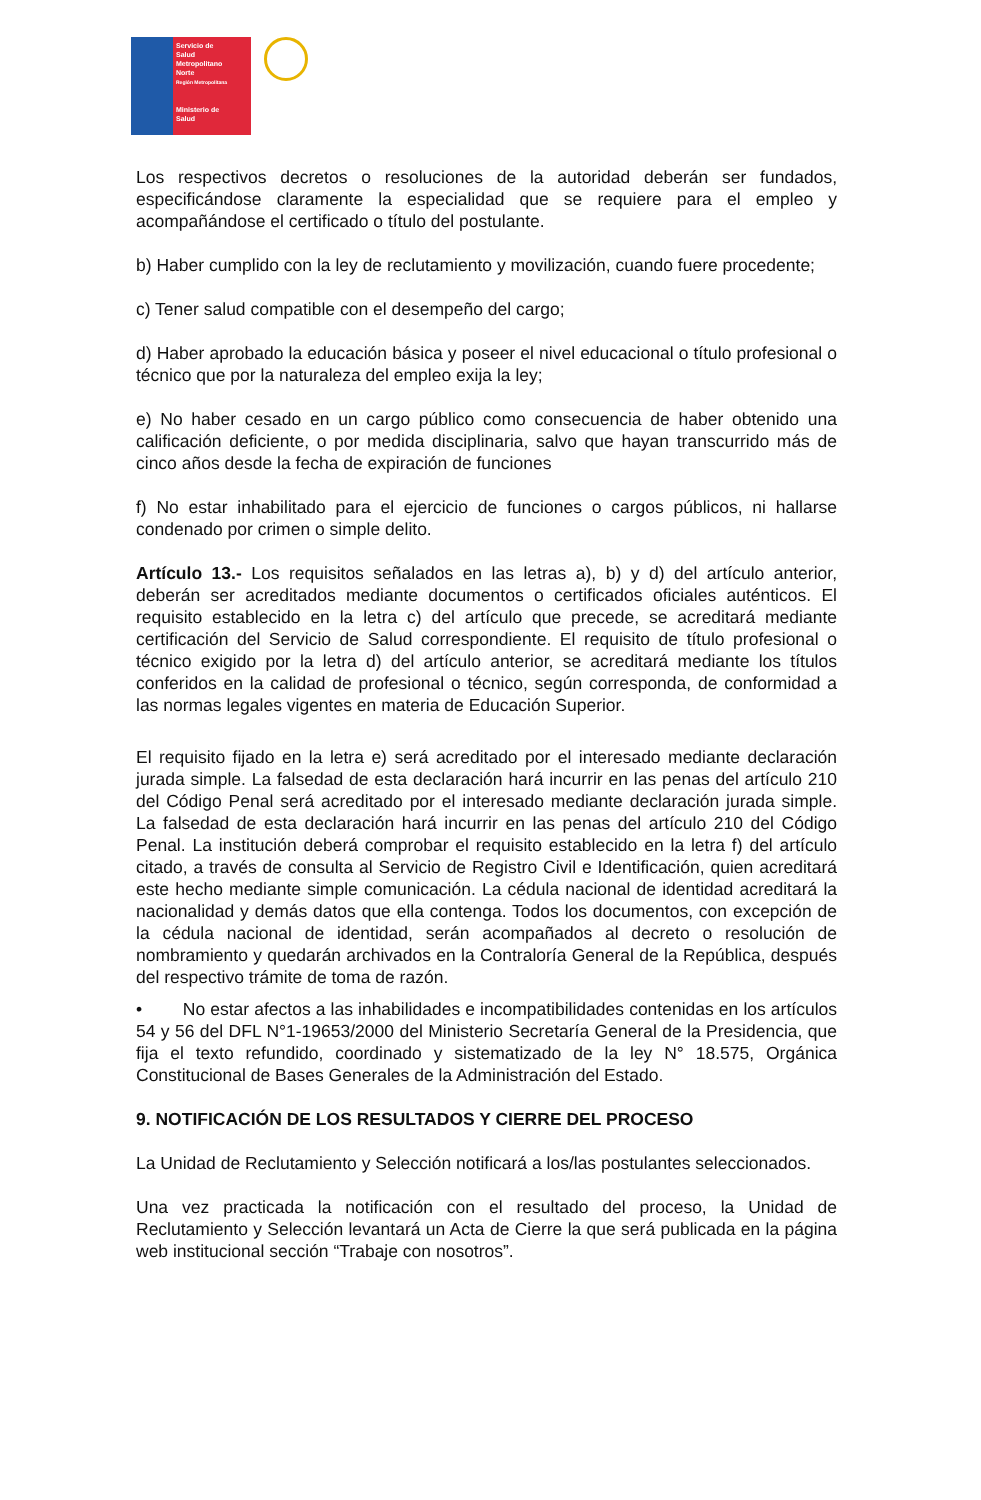Servicio de
Salud
Metropolitano
Norte
Región Metropolitana
Ministerio de
Salud
Los respectivos decretos o resoluciones de la autoridad deberán ser fundados, especificándose claramente la especialidad que se requiere para el empleo y acompañándose el certificado o título del postulante.
b) Haber cumplido con la ley de reclutamiento y movilización, cuando fuere procedente;
c) Tener salud compatible con el desempeño del cargo;
d) Haber aprobado la educación básica y poseer el nivel educacional o título profesional o técnico que por la naturaleza del empleo exija la ley;
e) No haber cesado en un cargo público como consecuencia de haber obtenido una calificación deficiente, o por medida disciplinaria, salvo que hayan transcurrido más de cinco años desde la fecha de expiración de funciones
f) No estar inhabilitado para el ejercicio de funciones o cargos públicos, ni hallarse condenado por crimen o simple delito.
Artículo 13.- Los requisitos señalados en las letras a), b) y d) del artículo anterior, deberán ser acreditados mediante documentos o certificados oficiales auténticos. El requisito establecido en la letra c) del artículo que precede, se acreditará mediante certificación del Servicio de Salud correspondiente. El requisito de título profesional o técnico exigido por la letra d) del artículo anterior, se acreditará mediante los títulos conferidos en la calidad de profesional o técnico, según corresponda, de conformidad a las normas legales vigentes en materia de Educación Superior.
El requisito fijado en la letra e) será acreditado por el interesado mediante declaración jurada simple. La falsedad de esta declaración hará incurrir en las penas del artículo 210 del Código Penal será acreditado por el interesado mediante declaración jurada simple. La falsedad de esta declaración hará incurrir en las penas del artículo 210 del Código Penal. La institución deberá comprobar el requisito establecido en la letra f) del artículo citado, a través de consulta al Servicio de Registro Civil e Identificación, quien acreditará este hecho mediante simple comunicación. La cédula nacional de identidad acreditará la nacionalidad y demás datos que ella contenga. Todos los documentos, con excepción de la cédula nacional de identidad, serán acompañados al decreto o resolución de nombramiento y quedarán archivados en la Contraloría General de la República, después del respectivo trámite de toma de razón.
• No estar afectos a las inhabilidades e incompatibilidades contenidas en los artículos 54 y 56 del DFL N°1-19653/2000 del Ministerio Secretaría General de la Presidencia, que fija el texto refundido, coordinado y sistematizado de la ley N° 18.575, Orgánica Constitucional de Bases Generales de la Administración del Estado.
9. NOTIFICACIÓN DE LOS RESULTADOS Y CIERRE DEL PROCESO
La Unidad de Reclutamiento y Selección notificará a los/las postulantes seleccionados.
Una vez practicada la notificación con el resultado del proceso, la Unidad de Reclutamiento y Selección levantará un Acta de Cierre la que será publicada en la página web institucional sección “Trabaje con nosotros”.